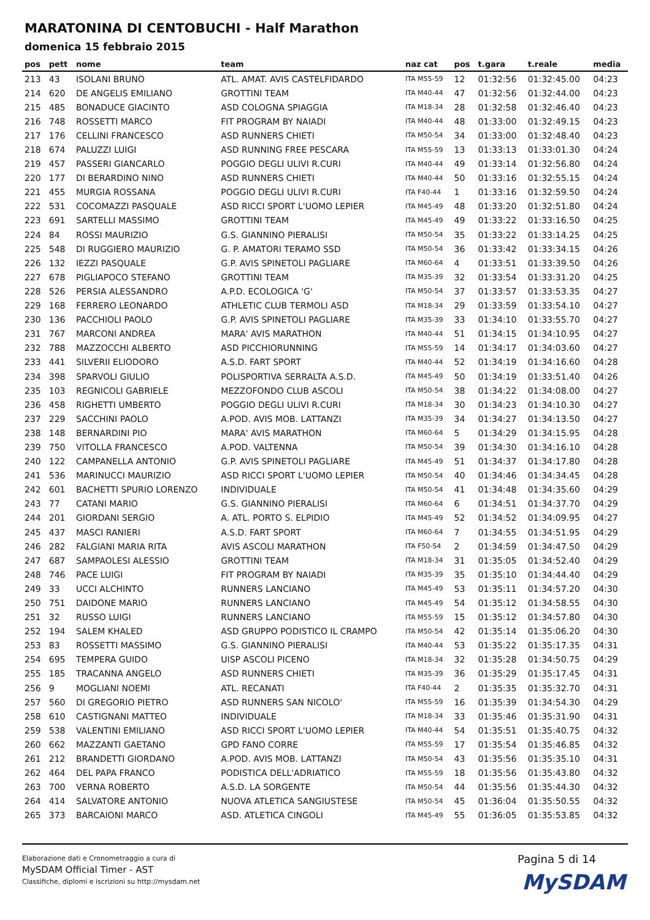MARATONINA DI CENTOBUCHI - Half Marathon
domenica 15 febbraio 2015
| pos | pett | nome | team | naz cat | pos | t.gara | t.reale | media |
| --- | --- | --- | --- | --- | --- | --- | --- | --- |
| 213 | 43 | ISOLANI BRUNO | ATL. AMAT. AVIS CASTELFIDARDO | ITA M55-59 | 12 | 01:32:56 | 01:32:45.00 | 04:23 |
| 214 | 620 | DE ANGELIS EMILIANO | GROTTINI TEAM | ITA M40-44 | 47 | 01:32:56 | 01:32:44.00 | 04:23 |
| 215 | 485 | BONADUCE GIACINTO | ASD COLOGNA SPIAGGIA | ITA M18-34 | 28 | 01:32:58 | 01:32:46.40 | 04:23 |
| 216 | 748 | ROSSETTI MARCO | FIT PROGRAM BY NAIADI | ITA M40-44 | 48 | 01:33:00 | 01:32:49.15 | 04:23 |
| 217 | 176 | CELLINI FRANCESCO | ASD RUNNERS CHIETI | ITA M50-54 | 34 | 01:33:00 | 01:32:48.40 | 04:23 |
| 218 | 674 | PALUZZI LUIGI | ASD RUNNING FREE PESCARA | ITA M55-59 | 13 | 01:33:13 | 01:33:01.30 | 04:24 |
| 219 | 457 | PASSERI GIANCARLO | POGGIO DEGLI ULIVI R.CURI | ITA M40-44 | 49 | 01:33:14 | 01:32:56.80 | 04:24 |
| 220 | 177 | DI BERARDINO NINO | ASD RUNNERS CHIETI | ITA M40-44 | 50 | 01:33:16 | 01:32:55.15 | 04:24 |
| 221 | 455 | MURGIA ROSSANA | POGGIO DEGLI ULIVI R.CURI | ITA F40-44 | 1 | 01:33:16 | 01:32:59.50 | 04:24 |
| 222 | 531 | COCOMAZZI PASQUALE | ASD RICCI SPORT L'UOMO LEPIER | ITA M45-49 | 48 | 01:33:20 | 01:32:51.80 | 04:24 |
| 223 | 691 | SARTELLI MASSIMO | GROTTINI TEAM | ITA M45-49 | 49 | 01:33:22 | 01:33:16.50 | 04:25 |
| 224 | 84 | ROSSI MAURIZIO | G.S. GIANNINO PIERALISI | ITA M50-54 | 35 | 01:33:22 | 01:33:14.25 | 04:25 |
| 225 | 548 | DI RUGGIERO MAURIZIO | G. P. AMATORI TERAMO SSD | ITA M50-54 | 36 | 01:33:42 | 01:33:34.15 | 04:26 |
| 226 | 132 | IEZZI PASQUALE | G.P. AVIS SPINETOLI PAGLIARE | ITA M60-64 | 4 | 01:33:51 | 01:33:39.50 | 04:26 |
| 227 | 678 | PIGLIAPOCO STEFANO | GROTTINI TEAM | ITA M35-39 | 32 | 01:33:54 | 01:33:31.20 | 04:25 |
| 228 | 526 | PERSIA ALESSANDRO | A.P.D. ECOLOGICA 'G' | ITA M50-54 | 37 | 01:33:57 | 01:33:53.35 | 04:27 |
| 229 | 168 | FERRERO LEONARDO | ATHLETIC CLUB TERMOLI ASD | ITA M18-34 | 29 | 01:33:59 | 01:33:54.10 | 04:27 |
| 230 | 136 | PACCHIOLI PAOLO | G.P. AVIS SPINETOLI PAGLIARE | ITA M35-39 | 33 | 01:34:10 | 01:33:55.70 | 04:27 |
| 231 | 767 | MARCONI ANDREA | MARA' AVIS MARATHON | ITA M40-44 | 51 | 01:34:15 | 01:34:10.95 | 04:27 |
| 232 | 788 | MAZZOCCHI ALBERTO | ASD PICCHIORUNNING | ITA M55-59 | 14 | 01:34:17 | 01:34:03.60 | 04:27 |
| 233 | 441 | SILVERII ELIODORO | A.S.D. FART SPORT | ITA M40-44 | 52 | 01:34:19 | 01:34:16.60 | 04:28 |
| 234 | 398 | SPARVOLI GIULIO | POLISPORTIVA SERRALTA A.S.D. | ITA M45-49 | 50 | 01:34:19 | 01:33:51.40 | 04:26 |
| 235 | 103 | REGNICOLI GABRIELE | MEZZOFONDO CLUB ASCOLI | ITA M50-54 | 38 | 01:34:22 | 01:34:08.00 | 04:27 |
| 236 | 458 | RIGHETTI UMBERTO | POGGIO DEGLI ULIVI R.CURI | ITA M18-34 | 30 | 01:34:23 | 01:34:10.30 | 04:27 |
| 237 | 229 | SACCHINI PAOLO | A.POD. AVIS MOB. LATTANZI | ITA M35-39 | 34 | 01:34:27 | 01:34:13.50 | 04:27 |
| 238 | 148 | BERNARDINI PIO | MARA' AVIS MARATHON | ITA M60-64 | 5 | 01:34:29 | 01:34:15.95 | 04:28 |
| 239 | 750 | VITOLLA FRANCESCO | A.POD. VALTENNA | ITA M50-54 | 39 | 01:34:30 | 01:34:16.10 | 04:28 |
| 240 | 122 | CAMPANELLA ANTONIO | G.P. AVIS SPINETOLI PAGLIARE | ITA M45-49 | 51 | 01:34:37 | 01:34:17.80 | 04:28 |
| 241 | 536 | MARINUCCI MAURIZIO | ASD RICCI SPORT L'UOMO LEPIER | ITA M50-54 | 40 | 01:34:46 | 01:34:34.45 | 04:28 |
| 242 | 601 | BACHETTI SPURIO LORENZO | INDIVIDUALE | ITA M50-54 | 41 | 01:34:48 | 01:34:35.60 | 04:29 |
| 243 | 77 | CATANI MARIO | G.S. GIANNINO PIERALISI | ITA M60-64 | 6 | 01:34:51 | 01:34:37.70 | 04:29 |
| 244 | 201 | GIORDANI SERGIO | A. ATL. PORTO S. ELPIDIO | ITA M45-49 | 52 | 01:34:52 | 01:34:09.95 | 04:27 |
| 245 | 437 | MASCI RANIERI | A.S.D. FART SPORT | ITA M60-64 | 7 | 01:34:55 | 01:34:51.95 | 04:29 |
| 246 | 282 | FALGIANI MARIA RITA | AVIS ASCOLI MARATHON | ITA F50-54 | 2 | 01:34:59 | 01:34:47.50 | 04:29 |
| 247 | 687 | SAMPAOLESI ALESSIO | GROTTINI TEAM | ITA M18-34 | 31 | 01:35:05 | 01:34:52.40 | 04:29 |
| 248 | 746 | PACE LUIGI | FIT PROGRAM BY NAIADI | ITA M35-39 | 35 | 01:35:10 | 01:34:44.40 | 04:29 |
| 249 | 33 | UCCI ALCHINTO | RUNNERS LANCIANO | ITA M45-49 | 53 | 01:35:11 | 01:34:57.20 | 04:30 |
| 250 | 751 | DAIDONE MARIO | RUNNERS LANCIANO | ITA M45-49 | 54 | 01:35:12 | 01:34:58.55 | 04:30 |
| 251 | 32 | RUSSO LUIGI | RUNNERS LANCIANO | ITA M55-59 | 15 | 01:35:12 | 01:34:57.80 | 04:30 |
| 252 | 194 | SALEM KHALED | ASD GRUPPO PODISTICO IL CRAMPO | ITA M50-54 | 42 | 01:35:14 | 01:35:06.20 | 04:30 |
| 253 | 83 | ROSSETTI MASSIMO | G.S. GIANNINO PIERALISI | ITA M40-44 | 53 | 01:35:22 | 01:35:17.35 | 04:31 |
| 254 | 695 | TEMPERA GUIDO | UISP ASCOLI PICENO | ITA M18-34 | 32 | 01:35:28 | 01:34:50.75 | 04:29 |
| 255 | 185 | TRACANNA ANGELO | ASD RUNNERS CHIETI | ITA M35-39 | 36 | 01:35:29 | 01:35:17.45 | 04:31 |
| 256 | 9 | MOGLIANI NOEMI | ATL. RECANATI | ITA F40-44 | 2 | 01:35:35 | 01:35:32.70 | 04:31 |
| 257 | 560 | DI GREGORIO PIETRO | ASD RUNNERS SAN NICOLO' | ITA M55-59 | 16 | 01:35:39 | 01:34:54.30 | 04:29 |
| 258 | 610 | CASTIGNANI MATTEO | INDIVIDUALE | ITA M18-34 | 33 | 01:35:46 | 01:35:31.90 | 04:31 |
| 259 | 538 | VALENTINI EMILIANO | ASD RICCI SPORT L'UOMO LEPIER | ITA M40-44 | 54 | 01:35:51 | 01:35:40.75 | 04:32 |
| 260 | 662 | MAZZANTI GAETANO | GPD FANO CORRE | ITA M55-59 | 17 | 01:35:54 | 01:35:46.85 | 04:32 |
| 261 | 212 | BRANDETTI GIORDANO | A.POD. AVIS MOB. LATTANZI | ITA M50-54 | 43 | 01:35:56 | 01:35:35.10 | 04:31 |
| 262 | 464 | DEL PAPA FRANCO | PODISTICA DELL'ADRIATICO | ITA M55-59 | 18 | 01:35:56 | 01:35:43.80 | 04:32 |
| 263 | 700 | VERNA ROBERTO | A.S.D. LA SORGENTE | ITA M50-54 | 44 | 01:35:56 | 01:35:44.30 | 04:32 |
| 264 | 414 | SALVATORE ANTONIO | NUOVA ATLETICA SANGIUSTESE | ITA M50-54 | 45 | 01:36:04 | 01:35:50.55 | 04:32 |
| 265 | 373 | BARCAIONI MARCO | ASD. ATLETICA CINGOLI | ITA M45-49 | 55 | 01:36:05 | 01:35:53.85 | 04:32 |
Elaborazione dati e Cronometraggio a cura di
MySDAM Official Timer - AST
Classifiche, diplomi e iscrizioni su http://mysdam.net
Pagina 5 di 14
MySDAM